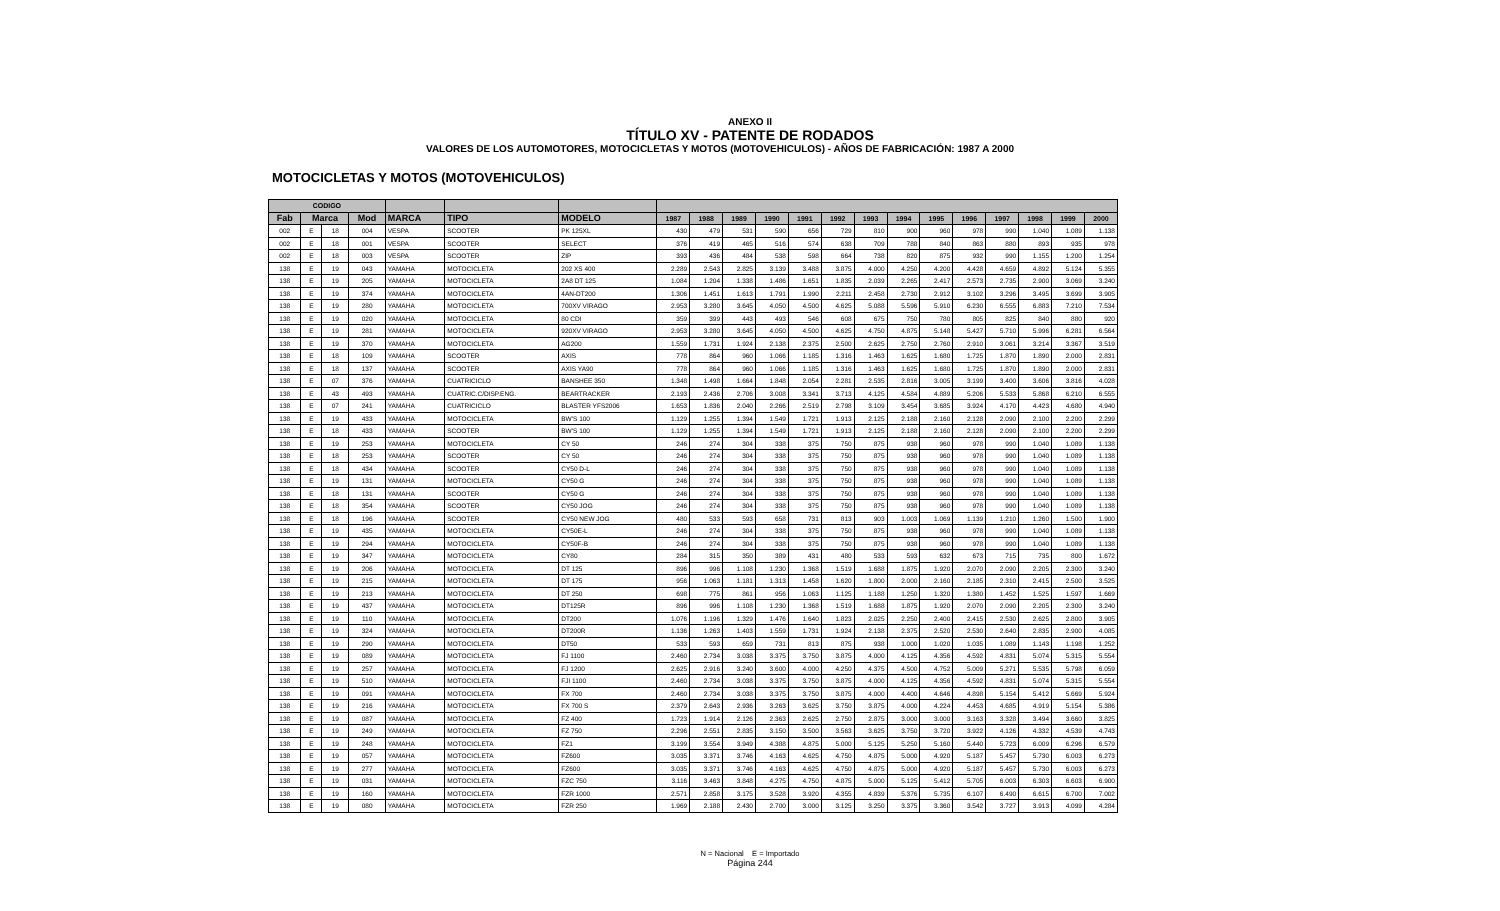ANEXO II
TÍTULO XV - PATENTE DE RODADOS
VALORES DE LOS AUTOMOTORES, MOTOCICLETAS Y MOTOS (MOTOVEHICULOS) - AÑOS DE FABRICACIÓN: 1987 A 2000
MOTOCICLETAS Y MOTOS (MOTOVEHICULOS)
| CODIGO | | | | | | | | | | | | | | | | | | | | |
| --- | --- | --- | --- | --- | --- | --- | --- | --- | --- | --- | --- | --- | --- | --- | --- | --- | --- | --- | --- | --- |
| Fab | Marca | | Mod | MARCA | TIPO | MODELO | 1987 | 1988 | 1989 | 1990 | 1991 | 1992 | 1993 | 1994 | 1995 | 1996 | 1997 | 1998 | 1999 | 2000 |
| 002 | E | 18 | 004 | VESPA | SCOOTER | PK 125XL | 430 | 479 | 531 | 590 | 656 | 729 | 810 | 900 | 960 | 978 | 990 | 1.040 | 1.089 | 1.138 |
| 002 | E | 18 | 001 | VESPA | SCOOTER | SELECT | 376 | 419 | 465 | 516 | 574 | 638 | 709 | 788 | 840 | 863 | 880 | 893 | 935 | 978 |
| 002 | E | 18 | 003 | VESPA | SCOOTER | ZIP | 393 | 436 | 484 | 538 | 598 | 664 | 738 | 820 | 875 | 932 | 990 | 1.155 | 1.200 | 1.254 |
| 138 | E | 19 | 043 | YAMAHA | MOTOCICLETA | 202 XS 400 | 2.289 | 2.543 | 2.825 | 3.139 | 3.488 | 3.875 | 4.000 | 4.250 | 4.200 | 4.428 | 4.659 | 4.892 | 5.124 | 5.355 |
| 138 | E | 19 | 205 | YAMAHA | MOTOCICLETA | 2A8 DT 125 | 1.084 | 1.204 | 1.338 | 1.486 | 1.651 | 1.835 | 2.039 | 2.265 | 2.417 | 2.573 | 2.735 | 2.900 | 3.069 | 3.240 |
| 138 | E | 19 | 374 | YAMAHA | MOTOCICLETA | 4AN-DT200 | 1.306 | 1.451 | 1.613 | 1.791 | 1.990 | 2.211 | 2.458 | 2.730 | 2.912 | 3.102 | 3.296 | 3.495 | 3.699 | 3.905 |
| 138 | E | 19 | 280 | YAMAHA | MOTOCICLETA | 700XV VIRAGO | 2.953 | 3.280 | 3.645 | 4.050 | 4.500 | 4.625 | 5.088 | 5.596 | 5.910 | 6.230 | 6.555 | 6.883 | 7.210 | 7.534 |
| 138 | E | 19 | 020 | YAMAHA | MOTOCICLETA | 80 CDI | 359 | 399 | 443 | 493 | 546 | 608 | 675 | 750 | 780 | 805 | 825 | 840 | 880 | 920 |
| 138 | E | 19 | 281 | YAMAHA | MOTOCICLETA | 920XV VIRAGO | 2.953 | 3.280 | 3.645 | 4.050 | 4.500 | 4.625 | 4.750 | 4.875 | 5.148 | 5.427 | 5.710 | 5.996 | 6.281 | 6.564 |
| 138 | E | 19 | 370 | YAMAHA | MOTOCICLETA | AG200 | 1.559 | 1.731 | 1.924 | 2.138 | 2.375 | 2.500 | 2.625 | 2.750 | 2.760 | 2.910 | 3.061 | 3.214 | 3.367 | 3.519 |
| 138 | E | 18 | 109 | YAMAHA | SCOOTER | AXIS | 778 | 864 | 960 | 1.066 | 1.185 | 1.316 | 1.463 | 1.625 | 1.680 | 1.725 | 1.870 | 1.890 | 2.000 | 2.831 |
| 138 | E | 18 | 137 | YAMAHA | SCOOTER | AXIS YA90 | 778 | 864 | 960 | 1.066 | 1.185 | 1.316 | 1.463 | 1.625 | 1.680 | 1.725 | 1.870 | 1.890 | 2.000 | 2.831 |
| 138 | E | 07 | 376 | YAMAHA | CUATRICICLO | BANSHEE 350 | 1.348 | 1.498 | 1.664 | 1.848 | 2.054 | 2.281 | 2.535 | 2.816 | 3.005 | 3.199 | 3.400 | 3.606 | 3.816 | 4.028 |
| 138 | E | 43 | 493 | YAMAHA | CUATRIC.C/DISP.ENG. | BEARTRACKER | 2.193 | 2.436 | 2.706 | 3.008 | 3.341 | 3.713 | 4.125 | 4.584 | 4.889 | 5.206 | 5.533 | 5.868 | 6.210 | 6.555 |
| 138 | E | 07 | 241 | YAMAHA | CUATRICICLO | BLASTER YFS2006 | 1.653 | 1.836 | 2.040 | 2.266 | 2.519 | 2.798 | 3.109 | 3.454 | 3.685 | 3.924 | 4.170 | 4.423 | 4.680 | 4.940 |
| 138 | E | 19 | 433 | YAMAHA | MOTOCICLETA | BW'S 100 | 1.129 | 1.255 | 1.394 | 1.549 | 1.721 | 1.913 | 2.125 | 2.188 | 2.160 | 2.128 | 2.090 | 2.100 | 2.200 | 2.299 |
| 138 | E | 18 | 433 | YAMAHA | SCOOTER | BW'S 100 | 1.129 | 1.255 | 1.394 | 1.549 | 1.721 | 1.913 | 2.125 | 2.188 | 2.160 | 2.128 | 2.090 | 2.100 | 2.200 | 2.299 |
| 138 | E | 19 | 253 | YAMAHA | MOTOCICLETA | CY 50 | 246 | 274 | 304 | 338 | 375 | 750 | 875 | 938 | 960 | 978 | 990 | 1.040 | 1.089 | 1.138 |
| 138 | E | 18 | 253 | YAMAHA | SCOOTER | CY 50 | 246 | 274 | 304 | 338 | 375 | 750 | 875 | 938 | 960 | 978 | 990 | 1.040 | 1.089 | 1.138 |
| 138 | E | 18 | 434 | YAMAHA | SCOOTER | CY50 D-L | 246 | 274 | 304 | 338 | 375 | 750 | 875 | 938 | 960 | 978 | 990 | 1.040 | 1.089 | 1.138 |
| 138 | E | 19 | 131 | YAMAHA | MOTOCICLETA | CY50 G | 246 | 274 | 304 | 338 | 375 | 750 | 875 | 938 | 960 | 978 | 990 | 1.040 | 1.089 | 1.138 |
| 138 | E | 18 | 131 | YAMAHA | SCOOTER | CY50 G | 246 | 274 | 304 | 338 | 375 | 750 | 875 | 938 | 960 | 978 | 990 | 1.040 | 1.089 | 1.138 |
| 138 | E | 18 | 354 | YAMAHA | SCOOTER | CY50 JOG | 246 | 274 | 304 | 338 | 375 | 750 | 875 | 938 | 960 | 978 | 990 | 1.040 | 1.089 | 1.138 |
| 138 | E | 18 | 196 | YAMAHA | SCOOTER | CY50 NEW JOG | 480 | 533 | 593 | 658 | 731 | 813 | 903 | 1.003 | 1.069 | 1.139 | 1.210 | 1.260 | 1.500 | 1.900 |
| 138 | E | 19 | 435 | YAMAHA | MOTOCICLETA | CY50E-L | 246 | 274 | 304 | 338 | 375 | 750 | 875 | 938 | 960 | 978 | 990 | 1.040 | 1.089 | 1.138 |
| 138 | E | 19 | 294 | YAMAHA | MOTOCICLETA | CY50F-B | 246 | 274 | 304 | 338 | 375 | 750 | 875 | 938 | 960 | 978 | 990 | 1.040 | 1.089 | 1.138 |
| 138 | E | 19 | 347 | YAMAHA | MOTOCICLETA | CY80 | 284 | 315 | 350 | 389 | 431 | 480 | 533 | 593 | 632 | 673 | 715 | 735 | 800 | 1.672 |
| 138 | E | 19 | 206 | YAMAHA | MOTOCICLETA | DT 125 | 896 | 996 | 1.108 | 1.230 | 1.368 | 1.519 | 1.688 | 1.875 | 1.920 | 2.070 | 2.090 | 2.205 | 2.300 | 3.240 |
| 138 | E | 19 | 215 | YAMAHA | MOTOCICLETA | DT 175 | 956 | 1.063 | 1.181 | 1.313 | 1.458 | 1.620 | 1.800 | 2.000 | 2.160 | 2.185 | 2.310 | 2.415 | 2.500 | 3.525 |
| 138 | E | 19 | 213 | YAMAHA | MOTOCICLETA | DT 250 | 698 | 775 | 861 | 956 | 1.063 | 1.125 | 1.188 | 1.250 | 1.320 | 1.380 | 1.452 | 1.525 | 1.597 | 1.669 |
| 138 | E | 19 | 437 | YAMAHA | MOTOCICLETA | DT125R | 896 | 996 | 1.108 | 1.230 | 1.368 | 1.519 | 1.688 | 1.875 | 1.920 | 2.070 | 2.090 | 2.205 | 2.300 | 3.240 |
| 138 | E | 19 | 110 | YAMAHA | MOTOCICLETA | DT200 | 1.076 | 1.196 | 1.329 | 1.476 | 1.640 | 1.823 | 2.025 | 2.250 | 2.400 | 2.415 | 2.530 | 2.625 | 2.800 | 3.905 |
| 138 | E | 19 | 324 | YAMAHA | MOTOCICLETA | DT200R | 1.136 | 1.263 | 1.403 | 1.559 | 1.731 | 1.924 | 2.138 | 2.375 | 2.520 | 2.530 | 2.640 | 2.835 | 2.900 | 4.085 |
| 138 | E | 19 | 290 | YAMAHA | MOTOCICLETA | DT50 | 533 | 593 | 659 | 731 | 813 | 875 | 938 | 1.000 | 1.020 | 1.035 | 1.089 | 1.143 | 1.198 | 1.252 |
| 138 | E | 19 | 089 | YAMAHA | MOTOCICLETA | FJ 1100 | 2.460 | 2.734 | 3.038 | 3.375 | 3.750 | 3.875 | 4.000 | 4.125 | 4.356 | 4.592 | 4.831 | 5.074 | 5.315 | 5.554 |
| 138 | E | 19 | 257 | YAMAHA | MOTOCICLETA | FJ 1200 | 2.625 | 2.916 | 3.240 | 3.600 | 4.000 | 4.250 | 4.375 | 4.500 | 4.752 | 5.009 | 5.271 | 5.535 | 5.798 | 6.059 |
| 138 | E | 19 | 510 | YAMAHA | MOTOCICLETA | FJI 1100 | 2.460 | 2.734 | 3.038 | 3.375 | 3.750 | 3.875 | 4.000 | 4.125 | 4.356 | 4.592 | 4.831 | 5.074 | 5.315 | 5.554 |
| 138 | E | 19 | 091 | YAMAHA | MOTOCICLETA | FX 700 | 2.460 | 2.734 | 3.038 | 3.375 | 3.750 | 3.875 | 4.000 | 4.400 | 4.646 | 4.898 | 5.154 | 5.412 | 5.669 | 5.924 |
| 138 | E | 19 | 216 | YAMAHA | MOTOCICLETA | FX 700 S | 2.379 | 2.643 | 2.936 | 3.263 | 3.625 | 3.750 | 3.875 | 4.000 | 4.224 | 4.453 | 4.685 | 4.919 | 5.154 | 5.386 |
| 138 | E | 19 | 087 | YAMAHA | MOTOCICLETA | FZ 400 | 1.723 | 1.914 | 2.126 | 2.363 | 2.625 | 2.750 | 2.875 | 3.000 | 3.000 | 3.163 | 3.328 | 3.494 | 3.660 | 3.825 |
| 138 | E | 19 | 249 | YAMAHA | MOTOCICLETA | FZ 750 | 2.296 | 2.551 | 2.835 | 3.150 | 3.500 | 3.563 | 3.625 | 3.750 | 3.720 | 3.922 | 4.126 | 4.332 | 4.539 | 4.743 |
| 138 | E | 19 | 248 | YAMAHA | MOTOCICLETA | FZ1 | 3.199 | 3.554 | 3.949 | 4.388 | 4.875 | 5.000 | 5.125 | 5.250 | 5.160 | 5.440 | 5.723 | 6.009 | 6.296 | 6.579 |
| 138 | E | 19 | 057 | YAMAHA | MOTOCICLETA | FZ600 | 3.035 | 3.371 | 3.746 | 4.163 | 4.625 | 4.750 | 4.875 | 5.000 | 4.920 | 5.187 | 5.457 | 5.730 | 6.003 | 6.273 |
| 138 | E | 19 | 277 | YAMAHA | MOTOCICLETA | FZ600 | 3.035 | 3.371 | 3.746 | 4.163 | 4.625 | 4.750 | 4.875 | 5.000 | 4.920 | 5.187 | 5.457 | 5.730 | 6.003 | 6.273 |
| 138 | E | 19 | 031 | YAMAHA | MOTOCICLETA | FZC 750 | 3.116 | 3.463 | 3.848 | 4.275 | 4.750 | 4.875 | 5.000 | 5.125 | 5.412 | 5.705 | 6.003 | 6.303 | 6.603 | 6.900 |
| 138 | E | 19 | 160 | YAMAHA | MOTOCICLETA | FZR 1000 | 2.571 | 2.858 | 3.175 | 3.528 | 3.920 | 4.355 | 4.839 | 5.376 | 5.735 | 6.107 | 6.490 | 6.615 | 6.700 | 7.002 |
| 138 | E | 19 | 080 | YAMAHA | MOTOCICLETA | FZR 250 | 1.969 | 2.188 | 2.430 | 2.700 | 3.000 | 3.125 | 3.250 | 3.375 | 3.360 | 3.542 | 3.727 | 3.913 | 4.099 | 4.284 |
N = Nacional E = Importado
Página 244